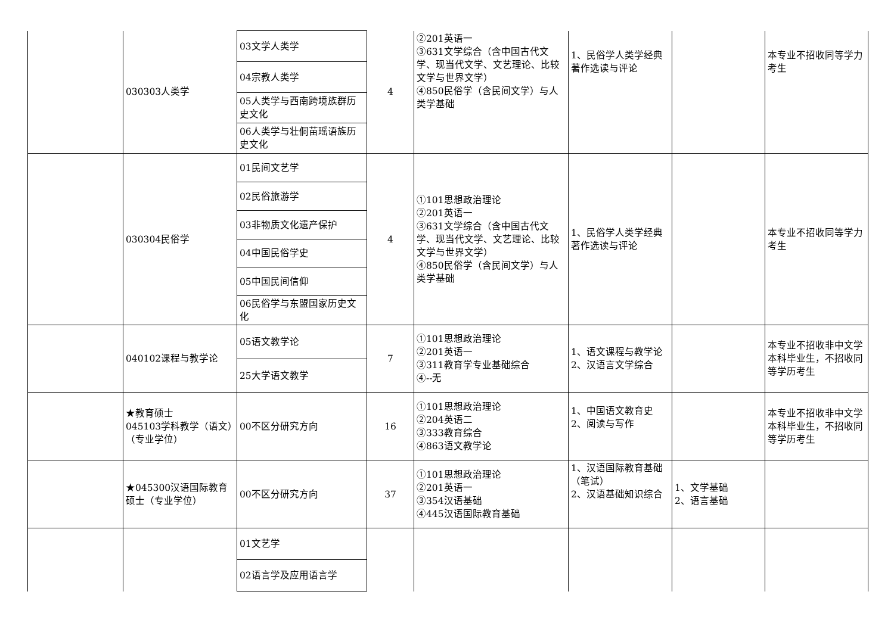| | 030303人类学 | 03文学人类学 | 4 | ②201英语一 ③631文学综合（含中国古代文学、现当代文学、文艺理论、比较文学与世界文学） ④850民俗学（含民间文学）与人类学基础 | 1、民俗学人类学经典著作选读与评论 | | 本专业不招收同等学力考生 |
| | | 04宗教人类学 | | | | | |
| | | 05人类学与西南跨境族群历史文化 | | | | | |
| | | 06人类学与壮侗苗瑶语族历史文化 | | | | | |
| | 030304民俗学 | 01民间文艺学 | 4 | ①101思想政治理论 ②201英语一 ③631文学综合（含中国古代文学、现当代文学、文艺理论、比较文学与世界文学） ④850民俗学（含民间文学）与人类学基础 | 1、民俗学人类学经典著作选读与评论 | | 本专业不招收同等学力考生 |
| | | 02民俗旅游学 | | | | | |
| | | 03非物质文化遗产保护 | | | | | |
| | | 04中国民俗学史 | | | | | |
| | | 05中国民间信仰 | | | | | |
| | | 06民俗学与东盟国家历史文化 | | | | | |
| | 040102课程与教学论 | 05语文教学论 | 7 | ①101思想政治理论 ②201英语一 ③311教育学专业基础综合 ④--无 | 1、语文课程与教学论 2、汉语言文学综合 | | 本专业不招收非中文学本科毕业生，不招收同等学历考生 |
| | | 25大学语文教学 | | | | | |
| | ★教育硕士 045103学科教学（语文）（专业学位） | 00不区分研究方向 | 16 | ①101思想政治理论 ②204英语二 ③333教育综合 ④863语文教学论 | 1、中国语文教育史 2、阅读与写作 | | 本专业不招收非中文学本科毕业生，不招收同等学历考生 |
| | ★045300汉语国际教育硕士（专业学位） | 00不区分研究方向 | 37 | ①101思想政治理论 ②201英语一 ③354汉语基础 ④445汉语国际教育基础 | 1、汉语国际教育基础（笔试） 2、汉语基础知识综合 | 1、文学基础 2、语言基础 | |
| | | 01文艺学 | | | | | |
| | | 02语言学及应用语言学 | | | | | |